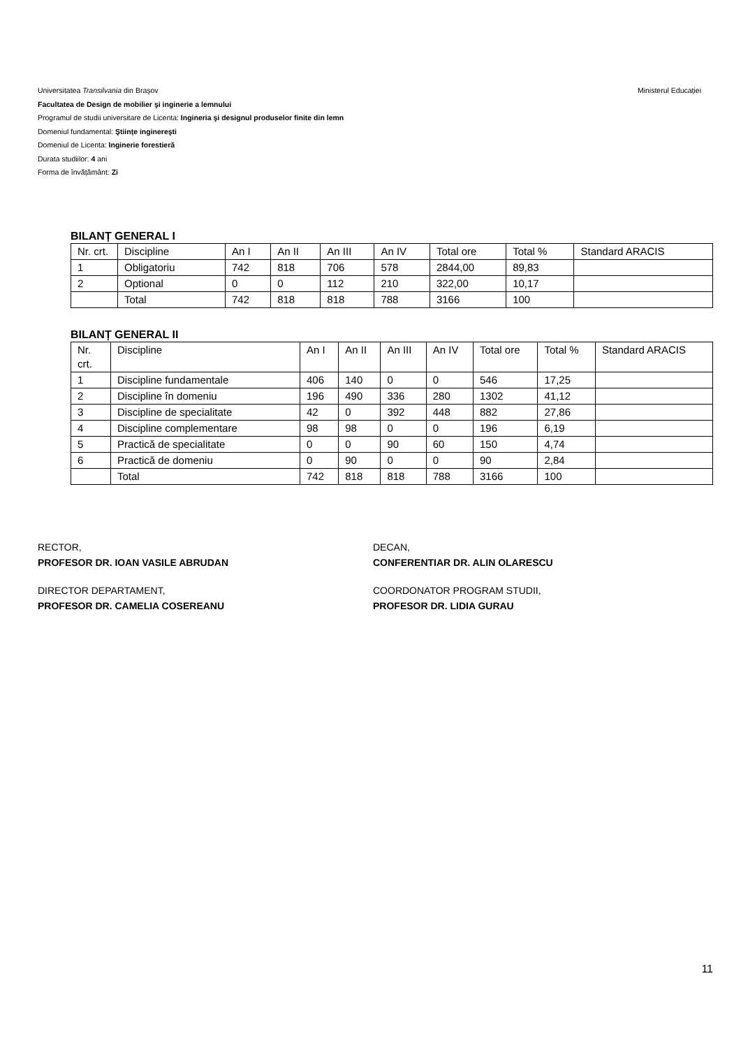Ministerul Educației Universitatea Transilvania din Braşov
Facultatea de Design de mobilier şi inginerie a lemnului
Programul de studii universitare de Licenta: Ingineria şi designul produselor finite din lemn
Domeniul fundamental: Ştiințe inginereşti
Domeniul de Licenta: Inginerie forestieră
Durata studiilor: 4 ani
Forma de învățământ: Zi
BILANȚ GENERAL I
| Nr. crt. | Discipline | An I | An II | An III | An IV | Total ore | Total % | Standard ARACIS |
| 1 | Obligatoriu | 742 | 818 | 706 | 578 | 2844,00 | 89,83 | |
| 2 | Optional | 0 | 0 | 112 | 210 | 322,00 | 10,17 | |
| | Total | 742 | 818 | 818 | 788 | 3166 | 100 | |
BILANȚ GENERAL II
| Nr. crt. | Discipline | An I | An II | An III | An IV | Total ore | Total % | Standard ARACIS |
| 1 | Discipline fundamentale | 406 | 140 | 0 | 0 | 546 | 17,25 | |
| 2 | Discipline în domeniu | 196 | 490 | 336 | 280 | 1302 | 41,12 | |
| 3 | Discipline de specialitate | 42 | 0 | 392 | 448 | 882 | 27,86 | |
| 4 | Discipline complementare | 98 | 98 | 0 | 0 | 196 | 6,19 | |
| 5 | Practică de specialitate | 0 | 0 | 90 | 60 | 150 | 4,74 | |
| 6 | Practică de domeniu | 0 | 90 | 0 | 0 | 90 | 2,84 | |
| | Total | 742 | 818 | 818 | 788 | 3166 | 100 | |
RECTOR,
PROFESOR DR. IOAN VASILE ABRUDAN
DECAN,
CONFERENTIAR DR. ALIN OLARESCU
DIRECTOR DEPARTAMENT,
PROFESOR DR. CAMELIA COSEREANU
COORDONATOR PROGRAM STUDII,
PROFESOR DR. LIDIA GURAU
11